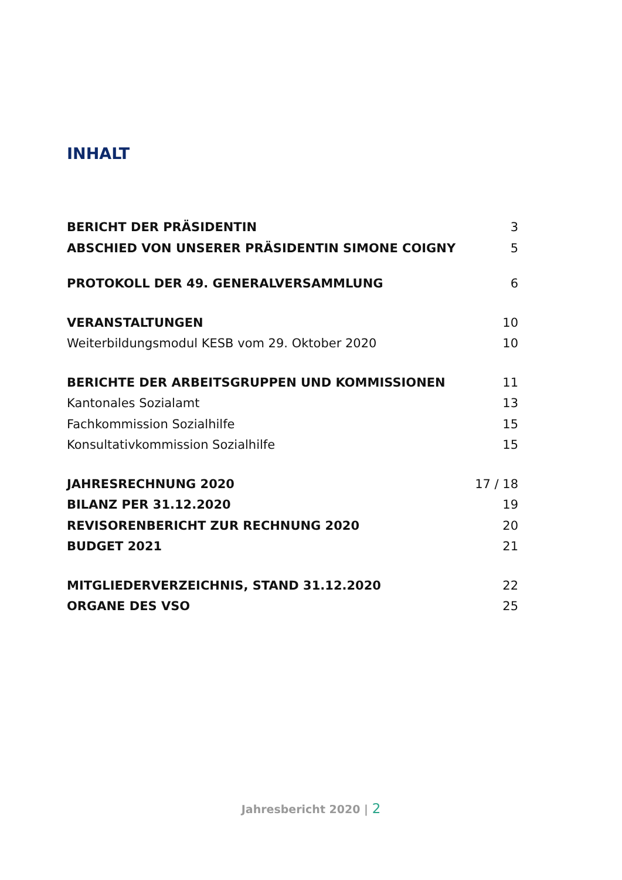INHALT
BERICHT DER PRÄSIDENTIN 3
ABSCHIED VON UNSERER PRÄSIDENTIN SIMONE COIGNY 5
PROTOKOLL DER 49. GENERALVERSAMMLUNG 6
VERANSTALTUNGEN 10
Weiterbildungsmodul KESB vom 29. Oktober 2020 10
BERICHTE DER ARBEITSGRUPPEN UND KOMMISSIONEN 11
Kantonales Sozialamt 13
Fachkommission Sozialhilfe 15
Konsultativkommission Sozialhilfe 15
JAHRESRECHNUNG 2020 17 / 18
BILANZ PER 31.12.2020 19
REVISORENBERICHT ZUR RECHNUNG 2020 20
BUDGET 2021 21
MITGLIEDERVERZEICHNIS, STAND 31.12.2020 22
ORGANE DES VSO 25
Jahresbericht 2020 | 2